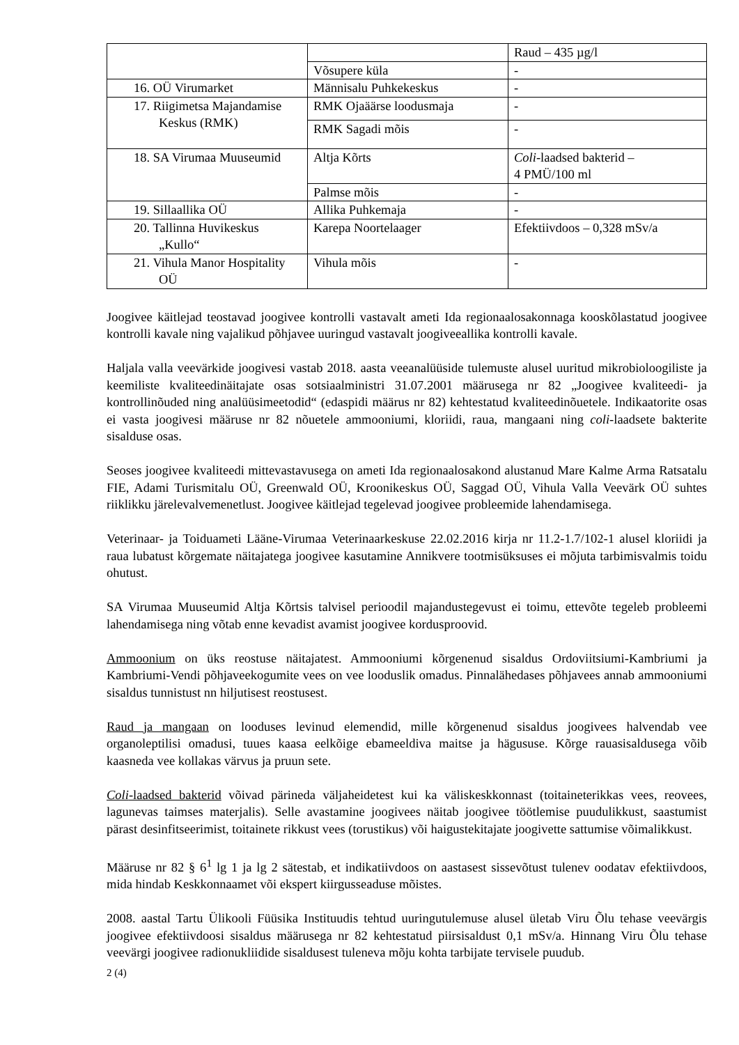| | | Raud – 435 µg/l |
| | Võsupere küla | - |
| 16. OÜ Virumarket | Männisalu Puhkekeskus | - |
| 17. Riigimetsa Majandamise Keskus (RMK) | RMK Ojaäärse loodusmaja | - |
| | RMK Sagadi mõis | - |
| 18. SA Virumaa Muuseumid | Altja Kõrts | Coli -laadsed bakterid – 4 PMÜ/100 ml |
| | Palmse mõis | - |
| 19. Sillaallika OÜ | Allika Puhkemaja | - |
| 20. Tallinna Huvikeskus „Kullo“ | Karepa Noortelaager | Efektiivdoos – 0,328 mSv/a |
| 21. Vihula Manor Hospitality OÜ | Vihula mõis | - |
Joogivee käitlejad teostavad joogivee kontrolli vastavalt ameti Ida regionaalosakonnaga kooskõlastatud joogivee kontrolli kavale ning vajalikud põhjavee uuringud vastavalt joogiveeallika kontrolli kavale.
Haljala valla veevärkide joogivesi vastab 2018. aasta veeanalüüside tulemuste alusel uuritud mikrobioloogiliste ja keemiliste kvaliteedinäitajate osas sotsiaalministri 31.07.2001 määrusega nr 82 „Joogivee kvaliteedi- ja kontrollinõuded ning analüüsimeetodid“ (edaspidi määrus nr 82) kehtestatud kvaliteedinõuetele. Indikaatorite osas ei vasta joogivesi määruse nr 82 nõuetele ammooniumi, kloriidi, raua, mangaani ning coli-laadsete bakterite sisalduse osas.
Seoses joogivee kvaliteedi mittevastavusega on ameti Ida regionaalosakond alustanud Mare Kalme Arma Ratsatalu FIE, Adami Turismitalu OÜ, Greenwald OÜ, Kroonikeskus OÜ, Saggad OÜ, Vihula Valla Veevärk OÜ suhtes riiklikku järelevalvemenetlust. Joogivee käitlejad tegelevad joogivee probleemide lahendamisega.
Veterinaar- ja Toiduameti Lääne-Virumaa Veterinaarkeskuse 22.02.2016 kirja nr 11.2-1.7/102-1 alusel kloriidi ja raua lubatust kõrgemate näitajatega joogivee kasutamine Annikvere tootmisüksuses ei mõjuta tarbimisvalmis toidu ohutust.
SA Virumaa Muuseumid Altja Kõrtsis talvisel perioodil majandustegevust ei toimu, ettevõte tegeleb probleemi lahendamisega ning võtab enne kevadist avamist joogivee kordusproovid.
Ammoonium on üks reostuse näitajatest. Ammooniumi kõrgenenud sisaldus Ordoviitsiumi-Kambriumi ja Kambriumi-Vendi põhjaveekogumite vees on vee looduslik omadus. Pinnalähedases põhjavees annab ammooniumi sisaldus tunnistust nn hiljutisest reostusest.
Raud ja mangaan on looduses levinud elemendid, mille kõrgenenud sisaldus joogivees halvendab vee organoleptilisi omadusi, tuues kaasa eelkõige ebameeldiva maitse ja hägususe. Kõrge rauasisaldusega võib kaasneda vee kollakas värvus ja pruun sete.
Coli-laadsed bakterid võivad pärineda väljaheidetest kui ka väliskeskkonnast (toitaineterikkas vees, reovees, lagunevas taimses materjalis). Selle avastamine joogivees näitab joogivee töötlemise puudulikkust, saastumist pärast desinfitseerimist, toitainete rikkust vees (torustikus) või haigustekitajate joogivette sattumise võimalikkust.
Määruse nr 82 § 6<sup>1</sup> lg 1 ja lg 2 sätestab, et indikatiivdoos on aastasest sissevõtust tulenev oodatav efektiivdoos, mida hindab Keskkonnaamet või ekspert kiirgusseaduse mõistes.
2008. aastal Tartu Ülikooli Füüsika Instituudis tehtud uuringutulemuse alusel ületab Viru Õlu tehase veevärgis joogivee efektiivdoosi sisaldus määrusega nr 82 kehtestatud piirsisaldust 0,1 mSv/a. Hinnang Viru Õlu tehase veevärgi joogivee radionukliidide sisaldusest tuleneva mõju kohta tarbijate tervisele puudub.
2 (4)